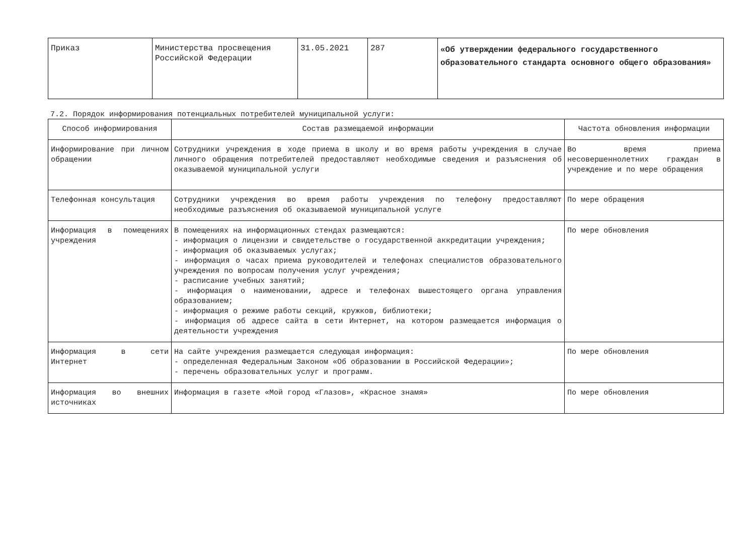| Приказ | Министерства просвещения Российской Федерации | 31.05.2021 | 287 | «Об утверждении федерального государственного образовательного стандарта основного общего образования» |
7.2. Порядок информирования потенциальных потребителей муниципальной услуги:
| Способ информирования | Состав размещаемой информации | Частота обновления информации |
| --- | --- | --- |
| Информирование при личном обращении | Сотрудники учреждения в ходе приема в школу и во время работы учреждения в случае личного обращения потребителей предоставляют необходимые сведения и разъяснения об оказываемой муниципальной услуги | Во время приема несовершеннолетних граждан в учреждение и по мере обращения |
| Телефонная консультация | Сотрудники учреждения во время работы учреждения по телефону предоставляют необходимые разъяснения об оказываемой муниципальной услуге | По мере обращения |
| Информация в помещениях учреждения | В помещениях на информационных стендах размещаются: - информация о лицензии и свидетельстве о государственной аккредитации учреждения; - информация об оказываемых услугах; - информация о часах приема руководителей и телефонах специалистов образовательного учреждения по вопросам получения услуг учреждения; - расписание учебных занятий; - информация о наименовании, адресе и телефонах вышестоящего органа управления образованием; - информация о режиме работы секций, кружков, библиотеки; - информация об адресе сайта в сети Интернет, на котором размещается информация о деятельности учреждения | По мере обновления |
| Информация в сети Интернет | На сайте учреждения размещается следующая информация: - определенная Федеральным Законом «Об образовании в Российской Федерации»; - перечень образовательных услуг и программ. | По мере обновления |
| Информация во внешних источниках | Информация в газете «Мой город «Глазов», «Красное знамя» | По мере обновления |